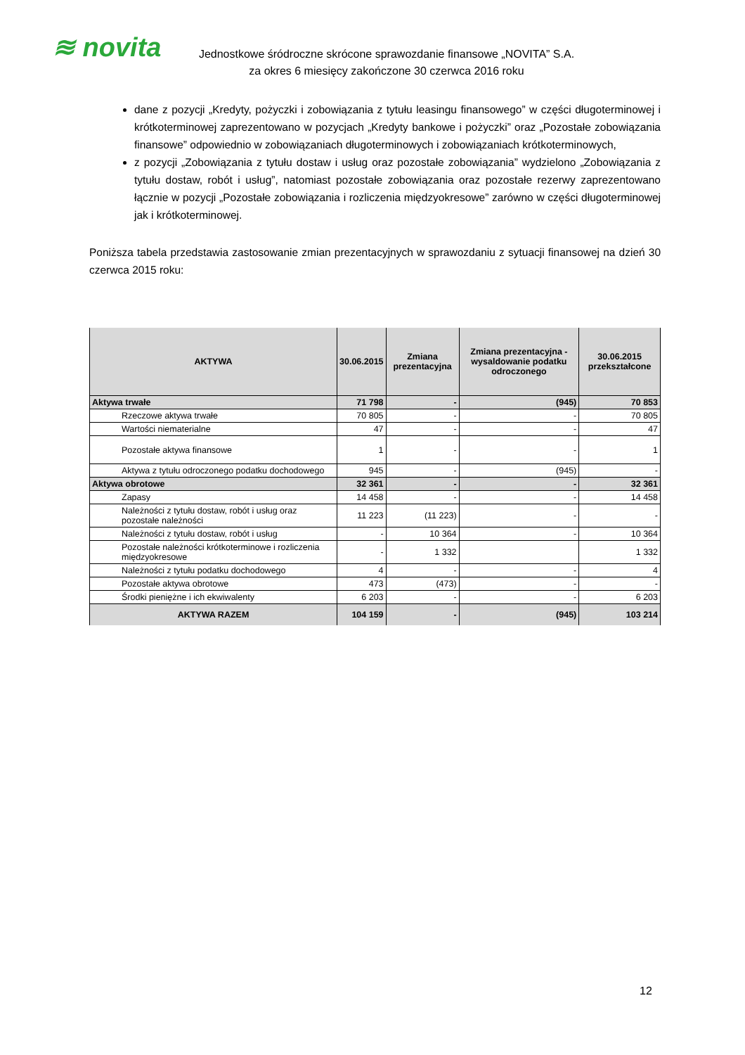≋ novita
Jednostkowe śródroczne skrócone sprawozdanie finansowe „NOVITA” S.A.
za okres 6 miesięcy zakończone 30 czerwca 2016 roku
dane z pozycji „Kredyty, pożyczki i zobowiązania z tytułu leasingu finansowego” w części długoterminowej i krótkoterminowej zaprezentowano w pozycjach „Kredyty bankowe i pożyczki” oraz „Pozostałe zobowiązania finansowe” odpowiednio w zobowiązaniach długoterminowych i zobowiązaniach krótkoterminowych,
z pozycji „Zobowiązania z tytułu dostaw i usług oraz pozostałe zobowiązania” wydzielono „Zobowiązania z tytułu dostaw, robót i usług”, natomiast pozostałe zobowiązania oraz pozostałe rezerwy zaprezentowano łącznie w pozycji „Pozostałe zobowiązania i rozliczenia międzyokresowe” zarówno w części długoterminowej jak i krótkoterminowej.
Poniższa tabela przedstawia zastosowanie zmian prezentacyjnych w sprawozdaniu z sytuacji finansowej na dzień 30 czerwca 2015 roku:
| AKTYWA | 30.06.2015 | Zmiana prezentacyjna | Zmiana prezentacyjna - wysaldowanie podatku odroczonego | 30.06.2015 przekształcone |
| --- | --- | --- | --- | --- |
| Aktywa trwałe | 71 798 | - | (945) | 70 853 |
| Rzeczowe aktywa trwałe | 70 805 | - | - | 70 805 |
| Wartości niematerialne | 47 | - | - | 47 |
| Pozostałe aktywa finansowe | 1 | - | - | 1 |
| Aktywa z tytułu odroczonego podatku dochodowego | 945 | - | (945) | - |
| Aktywa obrotowe | 32 361 | - | - | 32 361 |
| Zapasy | 14 458 | - | - | 14 458 |
| Należności z tytułu dostaw, robót i usług oraz pozostałe należności | 11 223 | (11 223) | - | - |
| Należności z tytułu dostaw, robót i usług | - | 10 364 | - | 10 364 |
| Pozostałe należności krótkoterminowe i rozliczenia międzyokresowe | - | 1 332 | | 1 332 |
| Należności z tytułu podatku dochodowego | 4 | - | - | 4 |
| Pozostałe aktywa obrotowe | 473 | (473) | - | - |
| Środki pieniężne i ich ekwiwalenty | 6 203 | - | - | 6 203 |
| AKTYWA RAZEM | 104 159 | - | (945) | 103 214 |
12